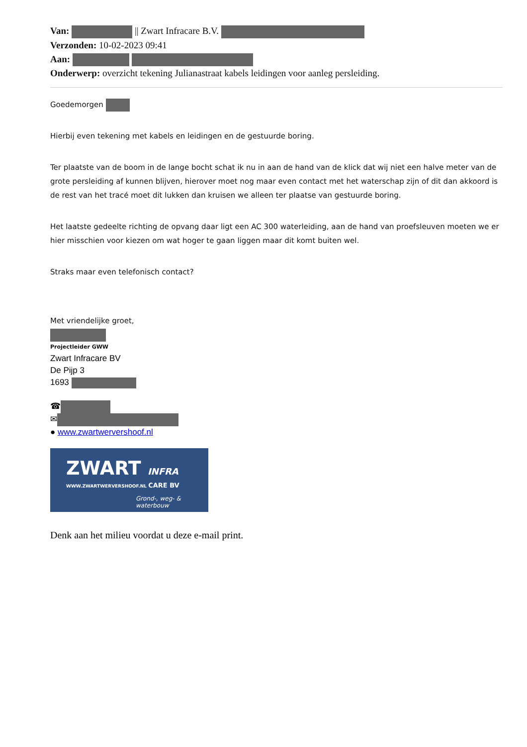Van: || Zwart Infracare B.V.
Verzonden: 10-02-2023 09:41
Aan:
Onderwerp: overzicht tekening Julianastraat kabels leidingen voor aanleg persleiding.
Goedemorgen
Hierbij even tekening met kabels en leidingen en de gestuurde boring.
Ter plaatste van de boom in de lange bocht schat ik nu in aan de hand van de klick dat wij niet een halve meter van de grote persleiding af kunnen blijven, hierover moet nog maar even contact met het waterschap zijn of dit dan akkoord is de rest van het tracé moet dit lukken dan kruisen we alleen ter plaatse van gestuurde boring.
Het laatste gedeelte richting de opvang daar ligt een AC 300 waterleiding, aan de hand van proefsleuven moeten we er hier misschien voor kiezen om wat hoger te gaan liggen maar dit komt buiten wel.
Straks maar even telefonisch contact?
Met vriendelijke groet,
Projectleider GWW
Zwart Infracare BV
De Pijp 3
1693
☎
✉
● www.zwartwervershoof.nl
ZWART INFRA
WWW.ZWARTWERVERSHOOF.NL CARE BV
Grond-, weg- & waterbouw
Denk aan het milieu voordat u deze e-mail print.